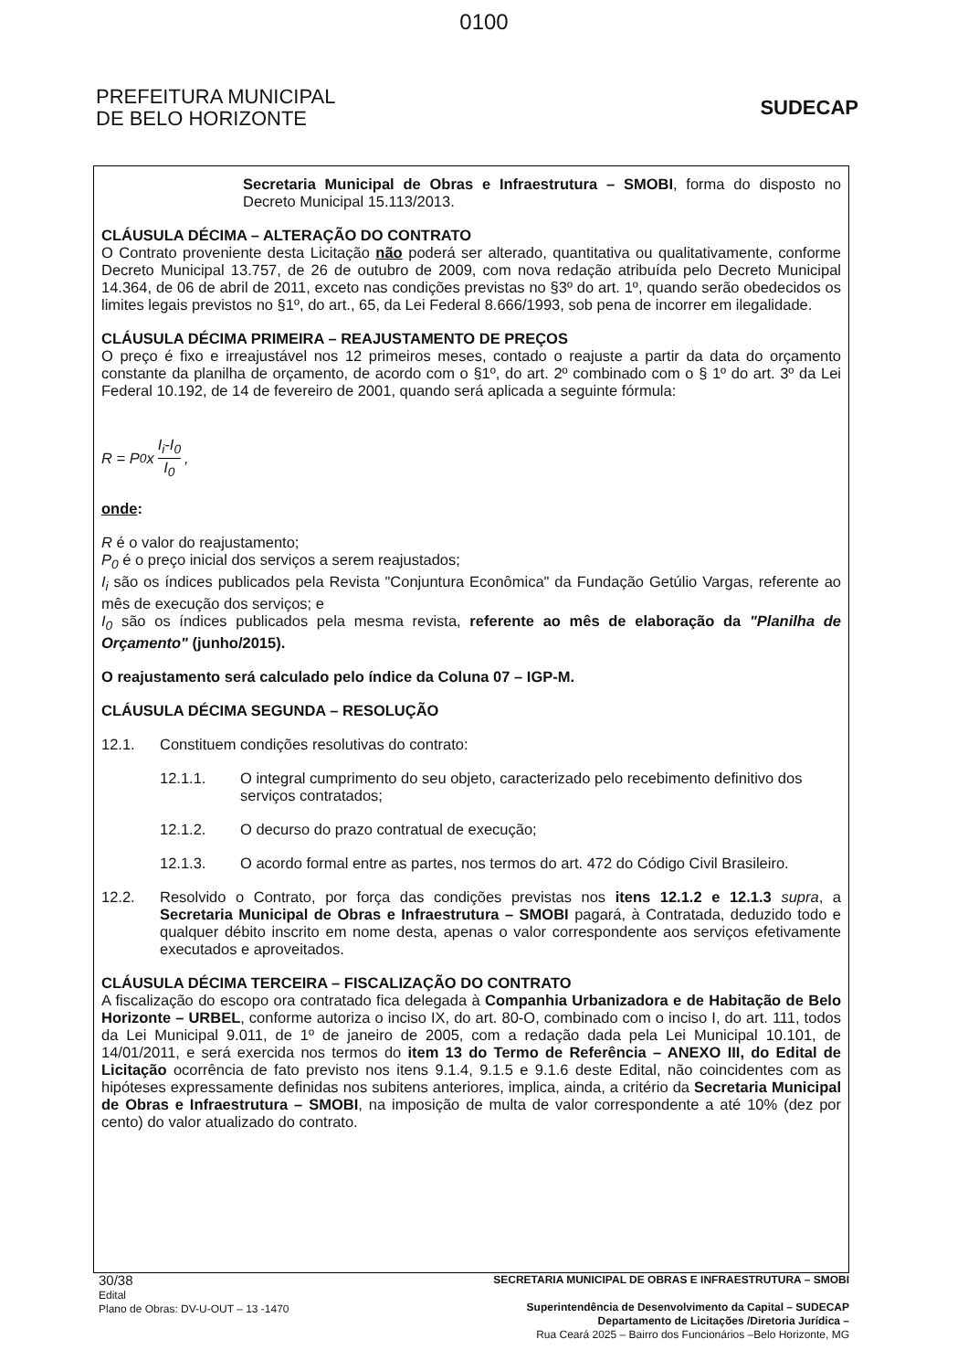0100
PREFEITURA MUNICIPAL
DE BELO HORIZONTE
SUDECAP
Secretaria Municipal de Obras e Infraestrutura – SMOBI, forma do disposto no Decreto Municipal 15.113/2013.
CLÁUSULA DÉCIMA – ALTERAÇÃO DO CONTRATO
O Contrato proveniente desta Licitação não poderá ser alterado, quantitativa ou qualitativamente, conforme Decreto Municipal 13.757, de 26 de outubro de 2009, com nova redação atribuída pelo Decreto Municipal 14.364, de 06 de abril de 2011, exceto nas condições previstas no §3º do art. 1º, quando serão obedecidos os limites legais previstos no §1º, do art., 65, da Lei Federal 8.666/1993, sob pena de incorrer em ilegalidade.
CLÁUSULA DÉCIMA PRIMEIRA – REAJUSTAMENTO DE PREÇOS
O preço é fixo e irreajustável nos 12 primeiros meses, contado o reajuste a partir da data do orçamento constante da planilha de orçamento, de acordo com o §1º, do art. 2º combinado com o § 1º do art. 3º da Lei Federal 10.192, de 14 de fevereiro de 2001, quando será aplicada a seguinte fórmula:
R = P<sub>0</sub> x I<sub>i</sub>-I<sub>0</sub> I<sub>0</sub>,
onde:
R é o valor do reajustamento;
P<sub>0</sub> é o preço inicial dos serviços a serem reajustados;
I<sub>i</sub> são os índices publicados pela Revista "Conjuntura Econômica" da Fundação Getúlio Vargas, referente ao mês de execução dos serviços; e
I<sub>0</sub> são os índices publicados pela mesma revista, referente ao mês de elaboração da "Planilha de Orçamento" (junho/2015).
O reajustamento será calculado pelo índice da Coluna 07 – IGP-M.
CLÁUSULA DÉCIMA SEGUNDA – RESOLUÇÃO
12.1. Constituem condições resolutivas do contrato:
12.1.1. O integral cumprimento do seu objeto, caracterizado pelo recebimento definitivo dos serviços contratados;
12.1.2. O decurso do prazo contratual de execução;
12.1.3. O acordo formal entre as partes, nos termos do art. 472 do Código Civil Brasileiro.
12.2. Resolvido o Contrato, por força das condições previstas nos itens 12.1.2 e 12.1.3 supra, a Secretaria Municipal de Obras e Infraestrutura – SMOBI pagará, à Contratada, deduzido todo e qualquer débito inscrito em nome desta, apenas o valor correspondente aos serviços efetivamente executados e aproveitados.
CLÁUSULA DÉCIMA TERCEIRA – FISCALIZAÇÃO DO CONTRATO
A fiscalização do escopo ora contratado fica delegada à Companhia Urbanizadora e de Habitação de Belo Horizonte – URBEL, conforme autoriza o inciso IX, do art. 80-O, combinado com o inciso I, do art. 111, todos da Lei Municipal 9.011, de 1º de janeiro de 2005, com a redação dada pela Lei Municipal 10.101, de 14/01/2011, e será exercida nos termos do item 13 do Termo de Referência – ANEXO III, do Edital de Licitação ocorrência de fato previsto nos itens 9.1.4, 9.1.5 e 9.1.6 deste Edital, não coincidentes com as hipóteses expressamente definidas nos subitens anteriores, implica, ainda, a critério da Secretaria Municipal de Obras e Infraestrutura – SMOBI, na imposição de multa de valor correspondente a até 10% (dez por cento) do valor atualizado do contrato.
30/38
Edital
Plano de Obras: DV-U-OUT – 13 -1470
SECRETARIA MUNICIPAL DE OBRAS E INFRAESTRUTURA – SMOBI
Superintendência de Desenvolvimento da Capital – SUDECAP
Departamento de Licitações /Diretoria Jurídica –
Rua Ceará 2025 – Bairro dos Funcionários –Belo Horizonte, MG